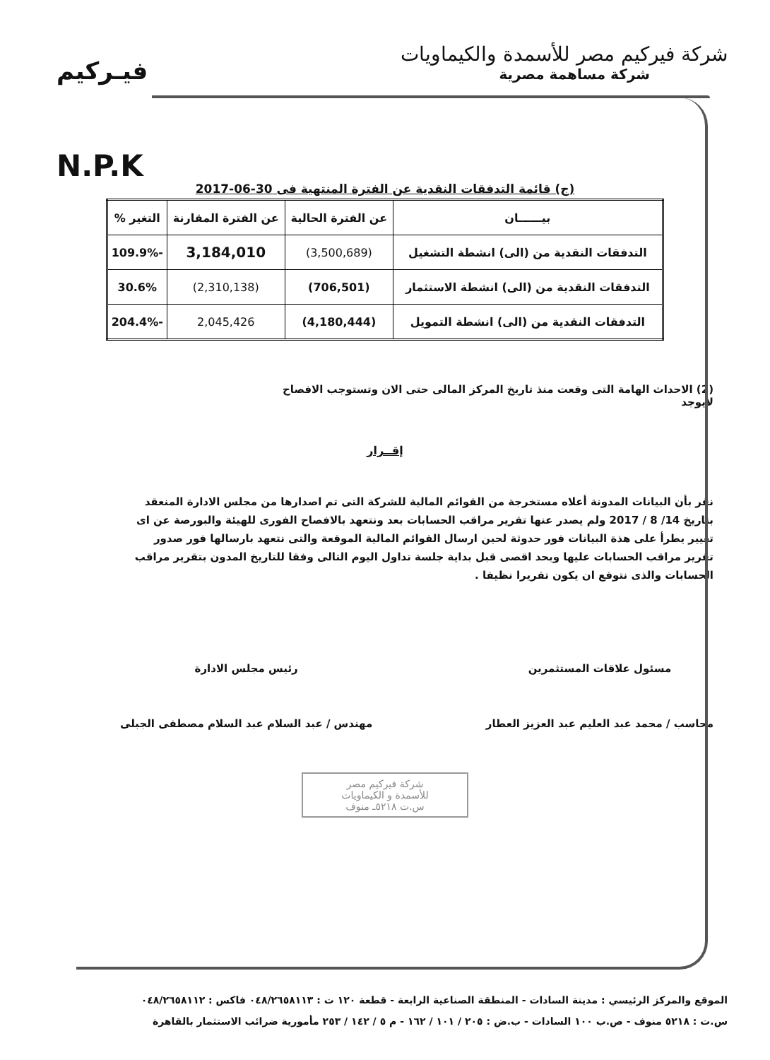شركة فيركيم مصر للأسمدة والكيماويات
شركة مساهمة مصرية
فيـركيم
N.P.K
(ج) قائمة التدفقات النقدية عن الفترة المنتهية فى 30-06-2017
| بيــــــان | عن الفترة الحالية | عن الفترة المقارنة | التغير % |
| --- | --- | --- | --- |
| التدفقات النقدية من (الى) انشطة التشغيل | (3,500,689) | 3,184,010 | -109.9% |
| التدفقات النقدية من (الى) انشطة الاستثمار | (706,501) | (2,310,138) | 30.6% |
| التدفقات النقدية من (الى) انشطة التمويل | (4,180,444) | 2,045,426 | -204.4% |
(2) الاحداث الهامة التى وقعت منذ تاريخ المركز المالى حتى الان وتستوجب الافصاح
لايوجد
إقــرار
نقر بأن البيانات المدونة أعلاه مستخرجة من القوائم المالية للشركة التى تم اصدارها من مجلس الادارة المنعقد بتاريخ 14/ 8 / 2017 ولم يصدر عنها تقرير مراقب الحسابات بعد ونتعهد بالافصاح الفورى للهيئة والبورصة عن اى تغيير يطرأ على هذة البيانات فور حدوثة لحين ارسال القوائم المالية الموقعة والتى نتعهد بارسالها فور صدور تقرير مراقب الحسابات عليها وبحد اقصى قبل بداية جلسة تداول اليوم التالى وفقا للتاريخ المدون بتقرير مراقب الحسابات والذى نتوقع ان يكون تقريرا نظيفا .
مسئول علاقات المستثمرين
محاسب / محمد عبد العليم عبد العزيز العطار
رئيس مجلس الادارة
مهندس / عبد السلام عبد السلام مصطفى الجبلى
شركة فيركيم مصر
للأسمدة و الكيماويات
س.ت ٥٢١٨ـ منوف
الموقع والمركز الرئيسي : مدينة السادات - المنطقة الصناعية الرابعة - قطعة ١٢٠ ت : ٠٤٨/٢٦٥٨١١٣ فاكس : ٠٤٨/٢٦٥٨١١٢
س.ت : ٥٢١٨ منوف - ص.ب ١٠٠ السادات - ب.ض : ٢٠٥ / ١٠١ / ١٦٢ - م ٥ / ١٤٢ / ٢٥٣ مأمورية ضرائب الاستثمار بالقاهرة